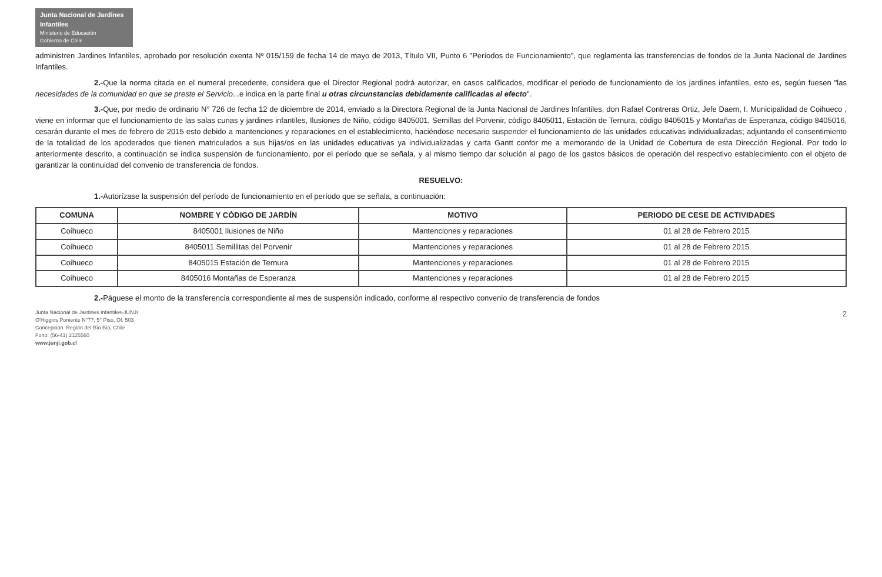Junta Nacional de Jardines Infantiles
Ministerio de Educación
Gobierno de Chile
administren Jardines Infantiles, aprobado por resolución exenta Nº 015/159 de fecha 14 de mayo de 2013, Título VII, Punto 6 "Períodos de Funcionamiento", que reglamenta las transferencias de fondos de la Junta Nacional de Jardines Infantiles.
2.-Que la norma citada en el numeral precedente, considera que el Director Regional podrá autorizar, en casos calificados, modificar el periodo de funcionamiento de los jardines infantiles, esto es, según fuesen "las necesidades de la comunidad en que se preste el Servicio...e indica en la parte final u otras circunstancias debidamente calificadas al efecto".
3.-Que, por medio de ordinario N° 726 de fecha 12 de diciembre de 2014, enviado a la Directora Regional de la Junta Nacional de Jardines Infantiles, don Rafael Contreras Ortiz, Jefe Daem, I. Municipalidad de Coihueco , viene en informar que el funcionamiento de las salas cunas y jardines infantiles, Ilusiones de Niño, código 8405001, Semillas del Porvenir, código 8405011, Estación de Ternura, código 8405015 y Montañas de Esperanza, código 8405016, cesarán durante el mes de febrero de 2015 esto debido a mantenciones y reparaciones en el establecimiento, haciéndose necesario suspender el funcionamiento de las unidades educativas individualizadas; adjuntando el consentimiento de la totalidad de los apoderados que tienen matriculados a sus hijas/os en las unidades educativas ya individualizadas y carta Gantt confor me a memorando de la Unidad de Cobertura de esta Dirección Regional. Por todo lo anteriormente descrito, a continuación se indica suspensión de funcionamiento, por el período que se señala, y al mismo tiempo dar solución al pago de los gastos básicos de operación del respectivo establecimiento con el objeto de garantizar la continuidad del convenio de transferencia de fondos.
RESUELVO:
1.-Autorízase la suspensión del período de funcionamiento en el período que se señala, a continuación:
| COMUNA | NOMBRE Y CÓDIGO DE JARDÍN | MOTIVO | PERIODO DE CESE DE ACTIVIDADES |
| --- | --- | --- | --- |
| Coihueco | 8405001 Ilusiones de Niño | Mantenciones y reparaciones | 01 al 28 de Febrero 2015 |
| Coihueco | 8405011 Semillitas del Porvenir | Mantenciones y reparaciones | 01 al 28 de Febrero 2015 |
| Coihueco | 8405015 Estación de Ternura | Mantenciones y reparaciones | 01 al 28 de Febrero 2015 |
| Coihueco | 8405016 Montañas de Esperanza | Mantenciones y reparaciones | 01 al 28 de Febrero 2015 |
2.-Páguese el monto de la transferencia correspondiente al mes de suspensión indicado, conforme al respectivo convenio de transferencia de fondos
Junta Nacional de Jardines Infantiles-JUNJI
O'Higgins Poniente N°77, 5° Piso, Of. 503
Concepción. Región del Bío Bío, Chile
Fono: (56-41) 2125560
www.junji.gob.cl
2